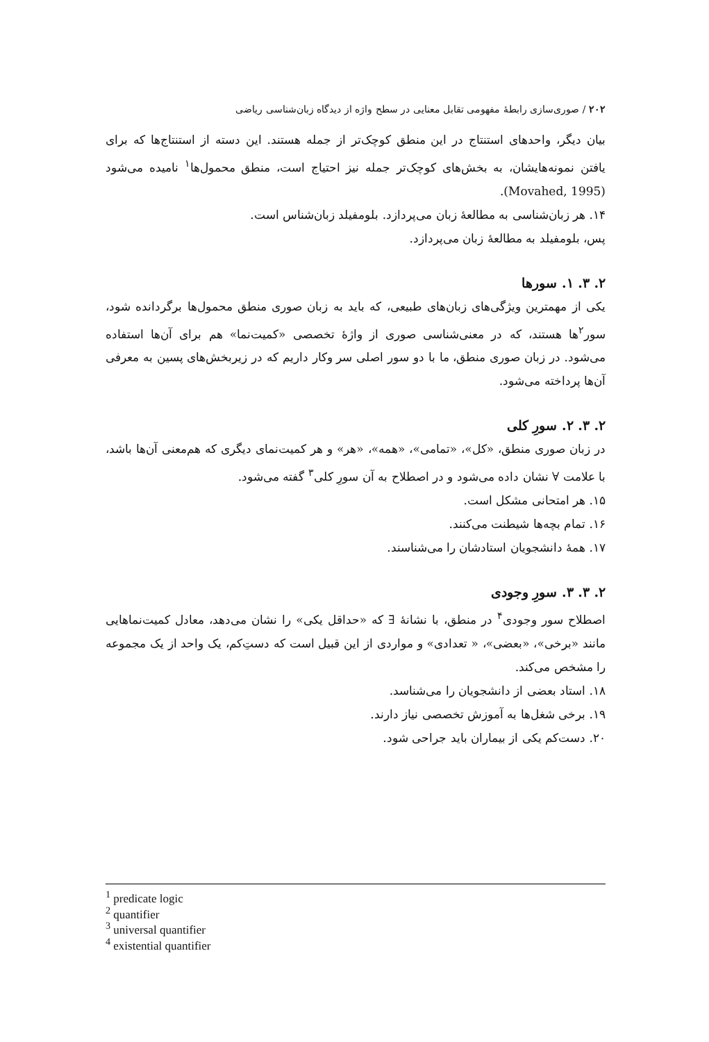۲۰۲ / صوری‌سازی رابطهٔ مفهومی تقابل معنایی در سطح واژه از دیدگاه زبان‌شناسی ریاضی
بیان دیگر، واحدهای استنتاج در این منطق کوچک‌تر از جمله هستند. این دسته از استنتاج‌ها که برای یافتن نمونه‌هایشان، به بخش‌های کوچک‌تر جمله نیز احتیاج است، منطق محمول‌ها<sup>۱</sup> نامیده می‌شود (Movahed, 1995).
۱۴. هر زبان‌شناسی به مطالعهٔ زبان می‌پردازد. بلومفیلد زبان‌شناس است.
پس، بلومفیلد به مطالعهٔ زبان می‌پردازد.
۲. ۳. ۱. سورها
یکی از مهمترین ویژگی‌های زبان‌های طبیعی، که باید به زبان صوری منطق محمول‌ها برگردانده شود، سور<sup>۲</sup>ها هستند، که در معنی‌شناسی صوری از واژهٔ تخصصی «کمیت‌نما» هم برای آن‌ها استفاده می‌شود. در زبان صوری منطق، ما با دو سور اصلی سر وکار داریم که در زیربخش‌های پسین به معرفی آن‌ها پرداخته می‌شود.
۲. ۳. ۲. سورِ کلی
در زبان صوری منطق، «کل»، «تمامی»، «همه»، «هر» و هر کمیت‌نمای دیگری که هم‌معنی آن‌ها باشد، با علامت ∀ نشان داده می‌شود و در اصطلاح به آن سورِ کلی<sup>۳</sup> گفته می‌شود.
۱۵. هر امتحانی مشکل است.
۱۶. تمام بچه‌ها شیطنت می‌کنند.
۱۷. همهٔ دانشجویان استادشان را می‌شناسند.
۲. ۳. ۳. سورِ وجودی
اصطلاح سور وجودی<sup>۴</sup> در منطق، با نشانهٔ ∃ که «حداقل یکی» را نشان می‌دهد، معادل کمیت‌نماهایی مانند «برخی»، «بعضی»، « تعدادی» و مواردی از این قبیل است که دست‌ِکم، یک واحد از یک مجموعه را مشخص می‌کند.
۱۸. استاد بعضی از دانشجویان را می‌شناسد.
۱۹. برخی شغل‌ها به آموزش تخصصی نیاز دارند.
۲۰. دست‌کم یکی از بیماران باید جراحی شود.
<sup>1</sup> predicate logic
<sup>2</sup> quantifier
<sup>3</sup> universal quantifier
<sup>4</sup> existential quantifier